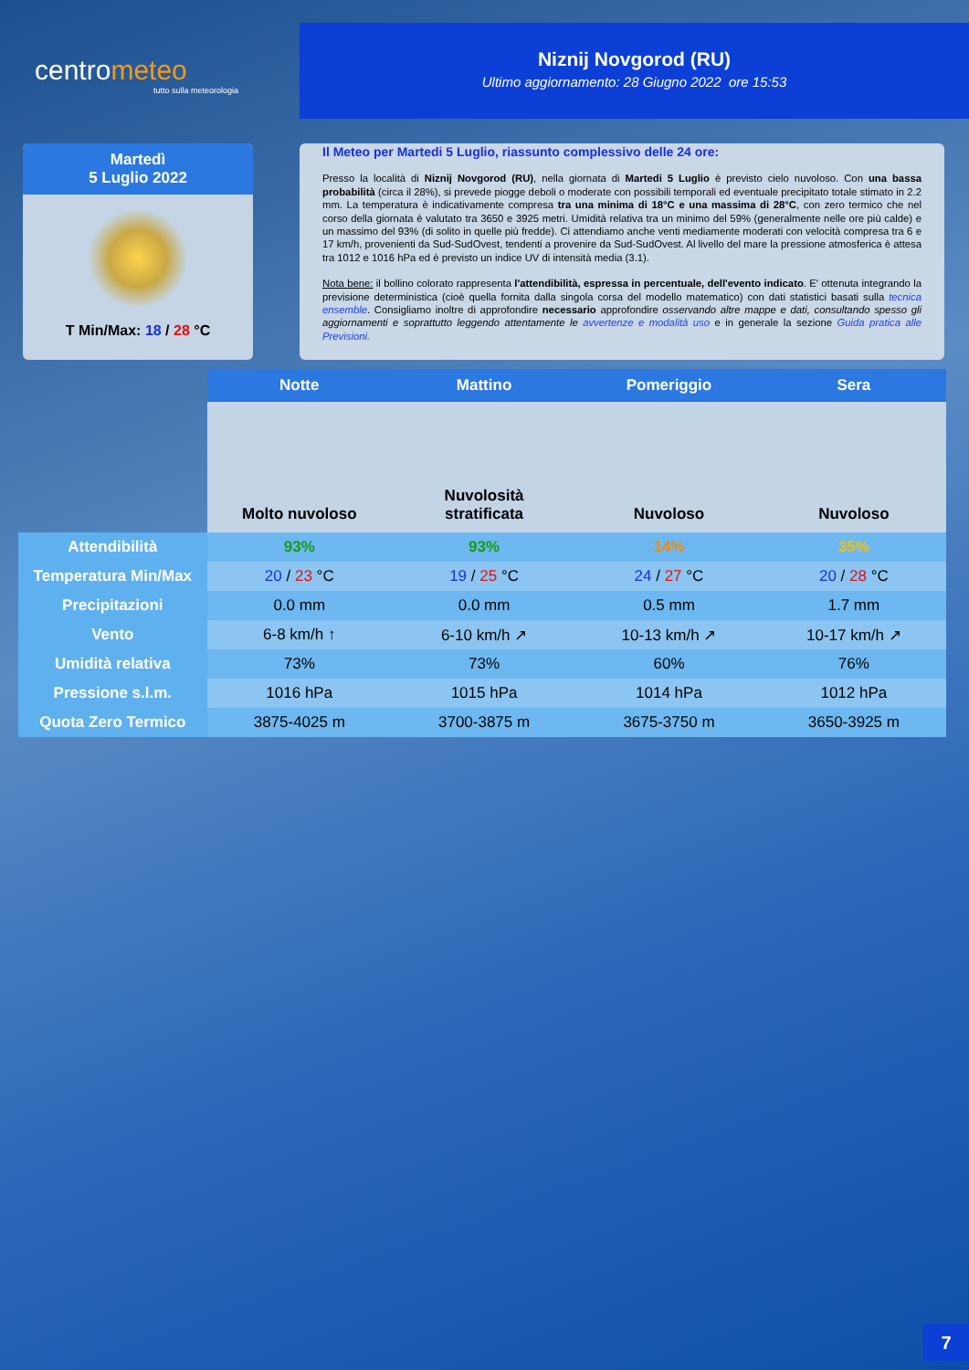centrometeo
tutto sulla meteorologia
Niznij Novgorod (RU)
Ultimo aggiornamento: 28 Giugno 2022 ore 15:53
Martedì
5 Luglio 2022
T Min/Max: 18 / 28 °C
Il Meteo per Martedi 5 Luglio, riassunto complessivo delle 24 ore:
Presso la località di Niznij Novgorod (RU), nella giornata di Martedi 5 Luglio è previsto cielo nuvoloso. Con una bassa probabilità (circa il 28%), si prevede piogge deboli o moderate con possibili temporali ed eventuale precipitato totale stimato in 2.2 mm. La temperatura è indicativamente compresa tra una minima di 18°C e una massima di 28°C, con zero termico che nel corso della giornata è valutato tra 3650 e 3925 metri. Umidità relativa tra un minimo del 59% (generalmente nelle ore più calde) e un massimo del 93% (di solito in quelle più fredde). Ci attendiamo anche venti mediamente moderati con velocità compresa tra 6 e 17 km/h, provenienti da Sud-SudOvest, tendenti a provenire da Sud-SudOvest. Al livello del mare la pressione atmosferica è attesa tra 1012 e 1016 hPa ed è previsto un indice UV di intensità media (3.1).
Nota bene: il bollino colorato rappresenta l'attendibilità, espressa in percentuale, dell'evento indicato. E' ottenuta integrando la previsione deterministica (cioè quella fornita dalla singola corsa del modello matematico) con dati statistici basati sulla tecnica ensemble. Consigliamo inoltre di approfondire necessario approfondire osservando altre mappe e dati, consultando spesso gli aggiornamenti e soprattutto leggendo attentamente le avvertenze e modalità uso e in generale la sezione Guida pratica alle Previsioni.
| | Notte | Mattino | Pomeriggio | Sera |
| --- | --- | --- | --- | --- |
| | Molto nuvoloso | Nuvolosità stratificata | Nuvoloso | Nuvoloso |
| Attendibilità | 93% | 93% | 14% | 35% |
| Temperatura Min/Max | 20 / 23 °C | 19 / 25 °C | 24 / 27 °C | 20 / 28 °C |
| Precipitazioni | 0.0 mm | 0.0 mm | 0.5 mm | 1.7 mm |
| Vento | 6-8 km/h ↑ | 6-10 km/h ↗ | 10-13 km/h ↗ | 10-17 km/h ↗ |
| Umidità relativa | 73% | 73% | 60% | 76% |
| Pressione s.l.m. | 1016 hPa | 1015 hPa | 1014 hPa | 1012 hPa |
| Quota Zero Termico | 3875-4025 m | 3700-3875 m | 3675-3750 m | 3650-3925 m |
7